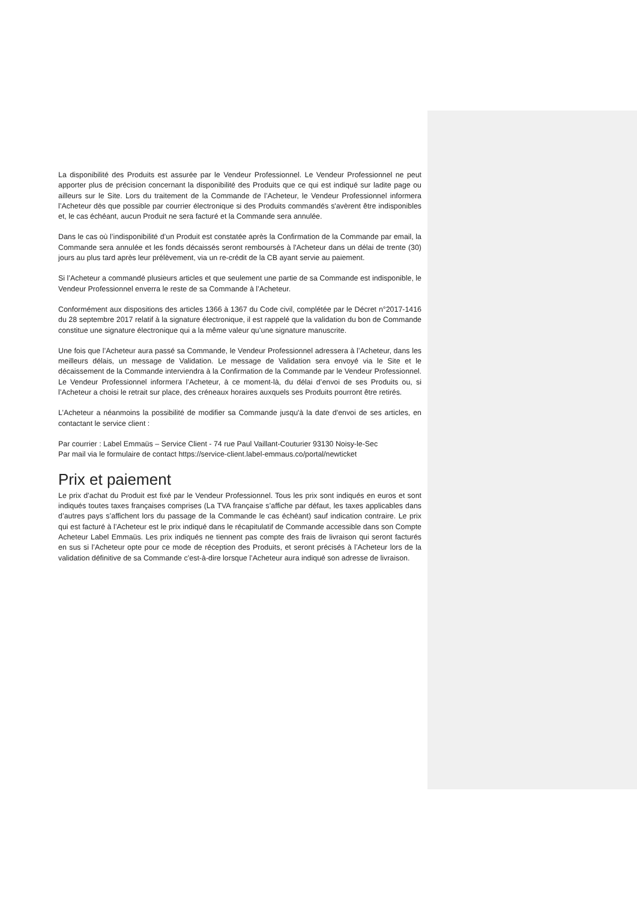La disponibilité des Produits est assurée par le Vendeur Professionnel. Le Vendeur Professionnel ne peut apporter plus de précision concernant la disponibilité des Produits que ce qui est indiqué sur ladite page ou ailleurs sur le Site. Lors du traitement de la Commande de l’Acheteur, le Vendeur Professionnel informera l’Acheteur dès que possible par courrier électronique si des Produits commandés s'avèrent être indisponibles et, le cas échéant, aucun Produit ne sera facturé et la Commande sera annulée.
Dans le cas où l’indisponibilité d’un Produit est constatée après la Confirmation de la Commande par email, la Commande sera annulée et les fonds décaissés seront remboursés à l'Acheteur dans un délai de trente (30) jours au plus tard après leur prélèvement, via un re-crédit de la CB ayant servie au paiement.
Si l’Acheteur a commandé plusieurs articles et que seulement une partie de sa Commande est indisponible, le Vendeur Professionnel enverra le reste de sa Commande à l’Acheteur.
Conformément aux dispositions des articles 1366 à 1367 du Code civil, complétée par le Décret n°2017-1416 du 28 septembre 2017 relatif à la signature électronique, il est rappelé que la validation du bon de Commande constitue une signature électronique qui a la même valeur qu’une signature manuscrite.
Une fois que l’Acheteur aura passé sa Commande, le Vendeur Professionnel adressera à l’Acheteur, dans les meilleurs délais, un message de Validation. Le message de Validation sera envoyé via le Site et le décaissement de la Commande interviendra à la Confirmation de la Commande par le Vendeur Professionnel. Le Vendeur Professionnel informera l’Acheteur, à ce moment-là, du délai d’envoi de ses Produits ou, si l’Acheteur a choisi le retrait sur place, des créneaux horaires auxquels ses Produits pourront être retirés.
L’Acheteur a néanmoins la possibilité de modifier sa Commande jusqu'à la date d'envoi de ses articles, en contactant le service client :
Par courrier : Label Emmaüs – Service Client - 74 rue Paul Vaillant-Couturier 93130 Noisy-le-Sec
Par mail via le formulaire de contact https://service-client.label-emmaus.co/portal/newticket
Prix et paiement
Le prix d’achat du Produit est fixé par le Vendeur Professionnel. Tous les prix sont indiqués en euros et sont indiqués toutes taxes françaises comprises (La TVA française s’affiche par défaut, les taxes applicables dans d’autres pays s’affichent lors du passage de la Commande le cas échéant) sauf indication contraire. Le prix qui est facturé à l’Acheteur est le prix indiqué dans le récapitulatif de Commande accessible dans son Compte Acheteur Label Emmaüs. Les prix indiqués ne tiennent pas compte des frais de livraison qui seront facturés en sus si l’Acheteur opte pour ce mode de réception des Produits, et seront précisés à l’Acheteur lors de la validation définitive de sa Commande c’est-à-dire lorsque l’Acheteur aura indiqué son adresse de livraison.